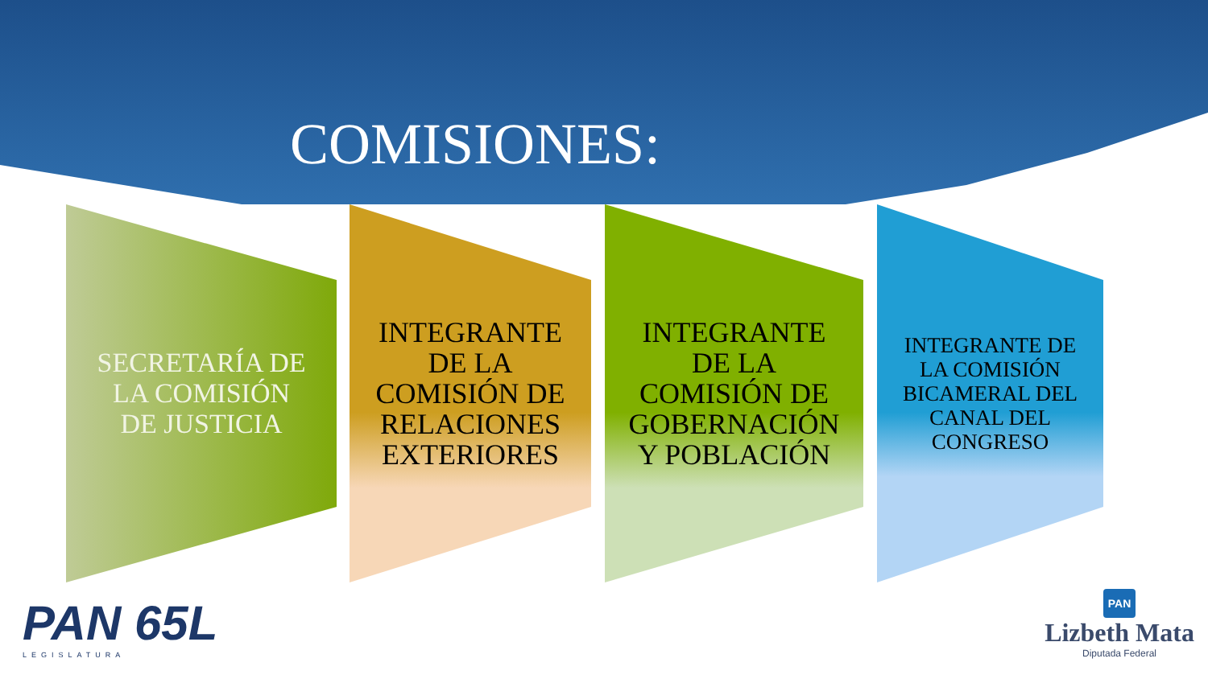COMISIONES:
SECRETARÍA DE
LA COMISIÓN
DE JUSTICIA
INTEGRANTE
DE LA
COMISIÓN DE
RELACIONES
EXTERIORES
INTEGRANTE
DE LA
COMISIÓN DE
GOBERNACIÓN
Y POBLACIÓN
INTEGRANTE DE
LA COMISIÓN
BICAMERAL DEL
CANAL DEL
CONGRESO
PAN 65L
LEGISLATURA
PAN
Lizbeth Mata
Diputada Federal